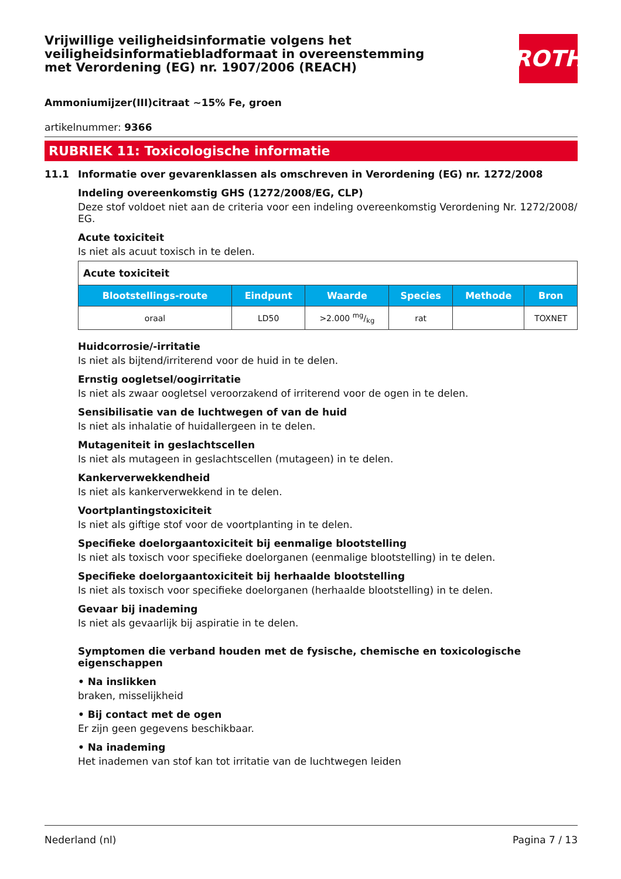ROTH
Vrijwillige veiligheidsinformatie volgens het veiligheidsinformatiebladformaat in overeenstemming met Verordening (EG) nr. 1907/2006 (REACH)
Ammoniumijzer(III)citraat ~15% Fe, groen
artikelnummer: 9366
RUBRIEK 11: Toxicologische informatie
11.1 Informatie over gevarenklassen als omschreven in Verordening (EG) nr. 1272/2008
Indeling overeenkomstig GHS (1272/2008/EG, CLP)
Deze stof voldoet niet aan de criteria voor een indeling overeenkomstig Verordening Nr. 1272/2008/ EG.
Acute toxiciteit
Is niet als acuut toxisch in te delen.
| Acute toxiciteit | | | | | |
| Blootstellings-route | Eindpunt | Waarde | Species | Methode | Bron |
| oraal | LD50 | >2.000 mg/kg | rat | | TOXNET |
Huidcorrosie/-irritatie
Is niet als bijtend/irriterend voor de huid in te delen.
Ernstig oogletsel/oogirritatie
Is niet als zwaar oogletsel veroorzakend of irriterend voor de ogen in te delen.
Sensibilisatie van de luchtwegen of van de huid
Is niet als inhalatie of huidallergeen in te delen.
Mutageniteit in geslachtscellen
Is niet als mutageen in geslachtscellen (mutageen) in te delen.
Kankerverwekkendheid
Is niet als kankerverwekkend in te delen.
Voortplantingstoxiciteit
Is niet als giftige stof voor de voortplanting in te delen.
Specifieke doelorgaantoxiciteit bij eenmalige blootstelling
Is niet als toxisch voor specifieke doelorganen (eenmalige blootstelling) in te delen.
Specifieke doelorgaantoxiciteit bij herhaalde blootstelling
Is niet als toxisch voor specifieke doelorganen (herhaalde blootstelling) in te delen.
Gevaar bij inademing
Is niet als gevaarlijk bij aspiratie in te delen.
Symptomen die verband houden met de fysische, chemische en toxicologische eigenschappen
• Na inslikken
braken, misselijkheid
• Bij contact met de ogen
Er zijn geen gegevens beschikbaar.
• Na inademing
Het inademen van stof kan tot irritatie van de luchtwegen leiden
Nederland (nl) Pagina 7 / 13